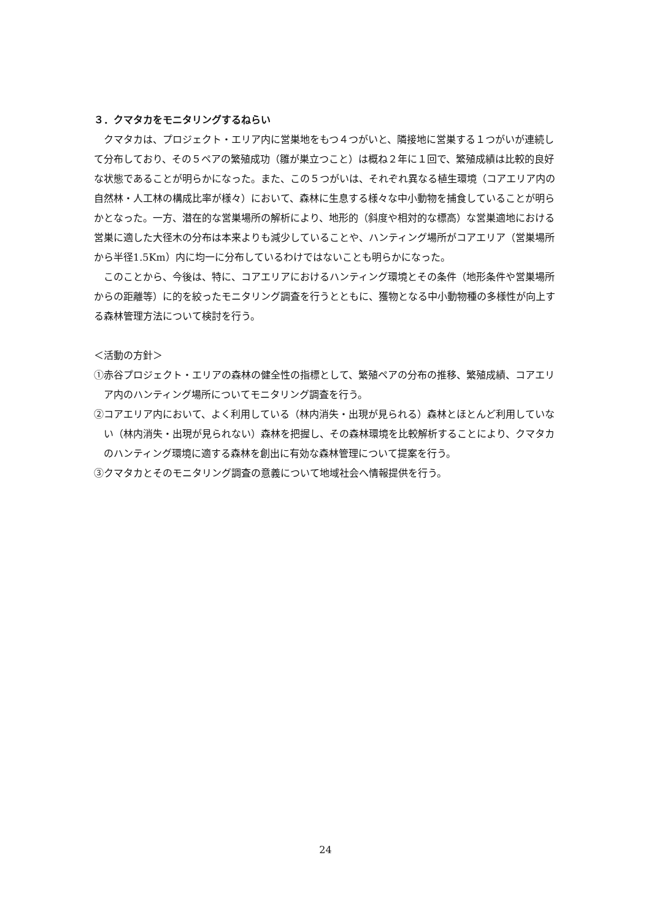３．クマタカをモニタリングするねらい
クマタカは、プロジェクト・エリア内に営巣地をもつ４つがいと、隣接地に営巣する１つがいが連続して分布しており、その５ペアの繁殖成功（雛が巣立つこと）は概ね２年に１回で、繁殖成績は比較的良好な状態であることが明らかになった。また、この５つがいは、それぞれ異なる植生環境（コアエリア内の自然林・人工林の構成比率が様々）において、森林に生息する様々な中小動物を捕食していることが明らかとなった。一方、潜在的な営巣場所の解析により、地形的（斜度や相対的な標高）な営巣適地における営巣に適した大径木の分布は本来よりも減少していることや、ハンティング場所がコアエリア（営巣場所から半径1.5Km）内に均一に分布しているわけではないことも明らかになった。
このことから、今後は、特に、コアエリアにおけるハンティング環境とその条件（地形条件や営巣場所からの距離等）に的を絞ったモニタリング調査を行うとともに、獲物となる中小動物種の多様性が向上する森林管理方法について検討を行う。
＜活動の方針＞
①赤谷プロジェクト・エリアの森林の健全性の指標として、繁殖ペアの分布の推移、繁殖成績、コアエリア内のハンティング場所についてモニタリング調査を行う。
②コアエリア内において、よく利用している（林内消失・出現が見られる）森林とほとんど利用していない（林内消失・出現が見られない）森林を把握し、その森林環境を比較解析することにより、クマタカのハンティング環境に適する森林を創出に有効な森林管理について提案を行う。
③クマタカとそのモニタリング調査の意義について地域社会へ情報提供を行う。
24